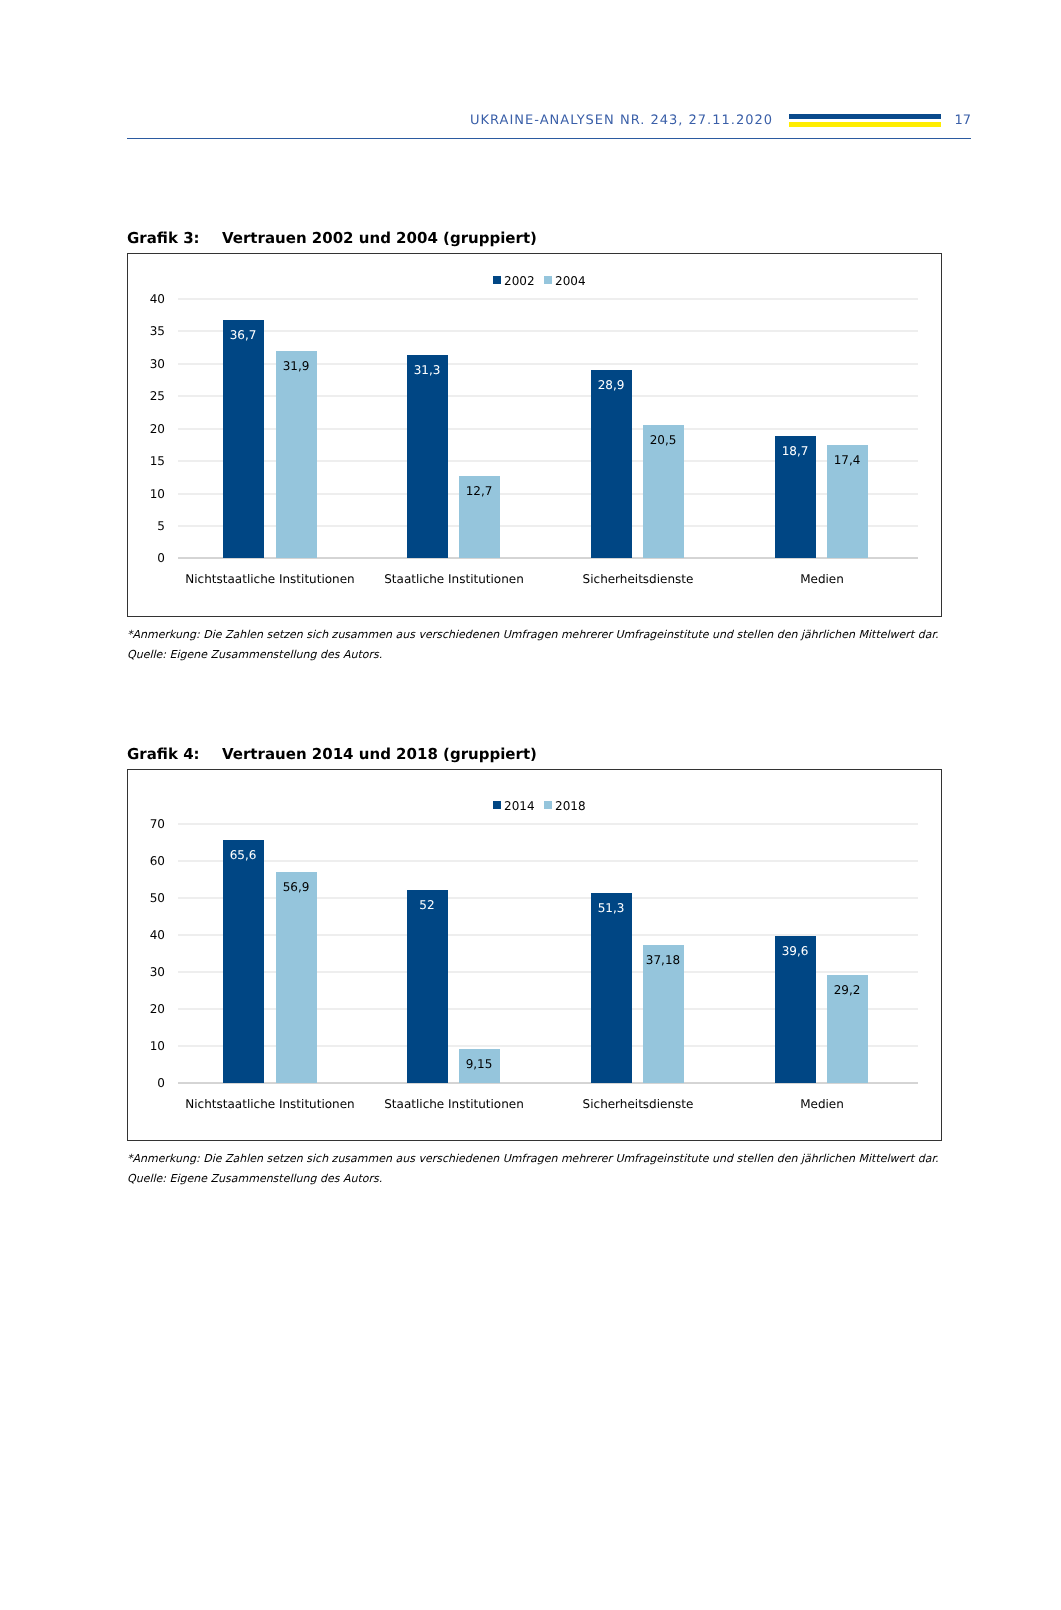UKRAINE-ANALYSEN NR. 243, 27.11.2020
17
Grafik 3: Vertrauen 2002 und 2004 (gruppiert)
2002
2004
40
35
30
25
20
15
10
5
0
36,7
31,9
31,3
12,7
28,9
20,5
18,7
17,4
Nichtstaatliche Institutionen
Staatliche Institutionen
Sicherheitsdienste
Medien
*Anmerkung: Die Zahlen setzen sich zusammen aus verschiedenen Umfragen mehrerer Umfrageinstitute und stellen den jährlichen Mittelwert dar.
Quelle: Eigene Zusammenstellung des Autors.
Grafik 4: Vertrauen 2014 und 2018 (gruppiert)
2014
2018
70
60
50
40
30
20
10
0
65,6
56,9
52
9,15
51,3
37,18
39,6
29,2
Nichtstaatliche Institutionen
Staatliche Institutionen
Sicherheitsdienste
Medien
*Anmerkung: Die Zahlen setzen sich zusammen aus verschiedenen Umfragen mehrerer Umfrageinstitute und stellen den jährlichen Mittelwert dar.
Quelle: Eigene Zusammenstellung des Autors.